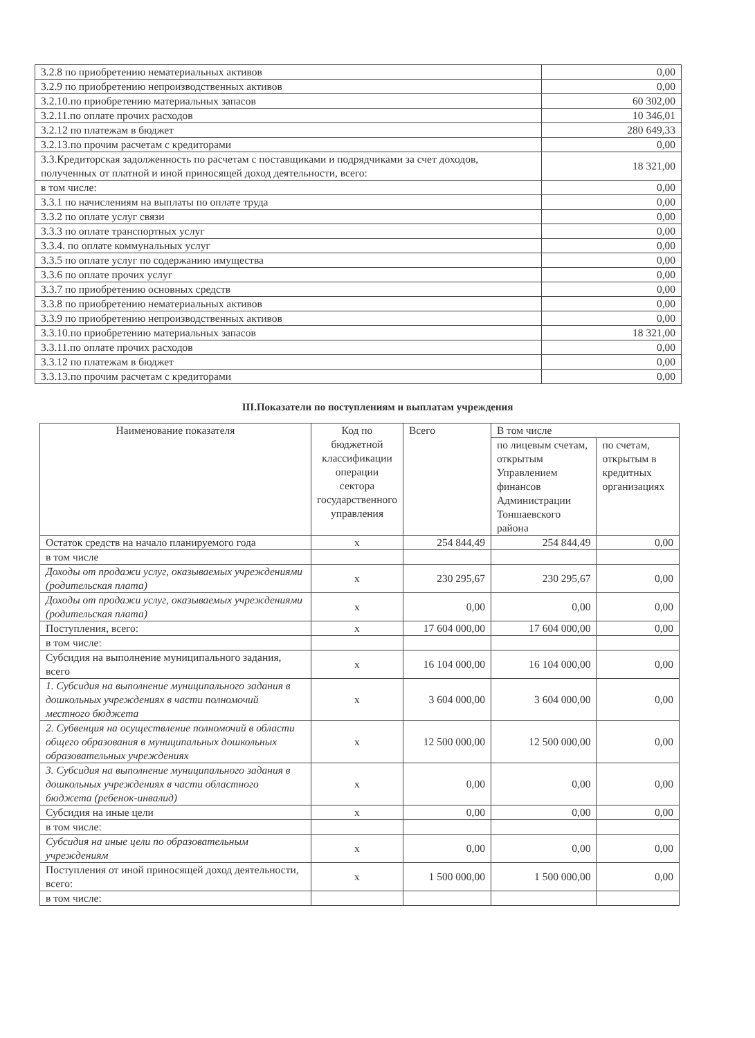| 3.2.8 по приобретению нематериальных активов | 0,00 |
| 3.2.9 по приобретению непроизводственных активов | 0,00 |
| 3.2.10.по приобретению материальных запасов | 60 302,00 |
| 3.2.11.по оплате прочих расходов | 10 346,01 |
| 3.2.12 по платежам в бюджет | 280 649,33 |
| 3.2.13.по прочим расчетам с кредиторами | 0,00 |
| 3.3.Кредиторская задолженность по расчетам с поставщиками и подрядчиками за счет доходов, полученных от платной и иной приносящей доход деятельности, всего: | 18 321,00 |
| в том числе: | 0,00 |
| 3.3.1 по начислениям на выплаты по оплате труда | 0,00 |
| 3.3.2 по оплате услуг связи | 0,00 |
| 3.3.3 по оплате транспортных услуг | 0,00 |
| 3.3.4. по оплате коммунальных услуг | 0,00 |
| 3.3.5 по оплате услуг по содержанию имущества | 0,00 |
| 3.3.6 по оплате прочих услуг | 0,00 |
| 3.3.7 по приобретению основных средств | 0,00 |
| 3.3.8 по приобретению нематериальных активов | 0,00 |
| 3.3.9 по приобретению непроизводственных активов | 0,00 |
| 3.3.10.по приобретению материальных запасов | 18 321,00 |
| 3.3.11.по оплате прочих расходов | 0,00 |
| 3.3.12 по платежам в бюджет | 0,00 |
| 3.3.13.по прочим расчетам с кредиторами | 0,00 |
III.Показатели по поступлениям и выплатам учреждения
| Наименование показателя | Код по бюджетной классификации операции сектора государственного управления | Всего | В том числе | |
| --- | --- | --- | --- | --- |
| | | | по лицевым счетам, открытым Управлением финансов Администрации Тоншаевского района | по счетам, открытым в кредитных организациях |
| Остаток средств на начало планируемого года | x | 254 844,49 | 254 844,49 | 0,00 |
| в том числе | | | | |
| Доходы от продажи услуг, оказываемых учреждениями (родительская плата) | x | 230 295,67 | 230 295,67 | 0,00 |
| Доходы от продажи услуг, оказываемых учреждениями (родительская плата) | x | 0,00 | 0,00 | 0,00 |
| Поступления, всего: | x | 17 604 000,00 | 17 604 000,00 | 0,00 |
| в том числе: | | | | |
| Субсидия на выполнение муниципального задания, всего | x | 16 104 000,00 | 16 104 000,00 | 0,00 |
| 1. Субсидия на выполнение муниципального задания в дошкольных учреждениях в части полномочий местного бюджета | x | 3 604 000,00 | 3 604 000,00 | 0,00 |
| 2. Субвенция на осуществление полномочий в области общего образования в муниципальных дошкольных образовательных учреждениях | x | 12 500 000,00 | 12 500 000,00 | 0,00 |
| 3. Субсидия на выполнение муниципального задания в дошкольных учреждениях в части областного бюджета (ребенок-инвалид) | x | 0,00 | 0,00 | 0,00 |
| Субсидия на иные цели | x | 0,00 | 0,00 | 0,00 |
| в том числе: | | | | |
| Субсидия на иные цели по образовательным учреждениям | x | 0,00 | 0,00 | 0,00 |
| Поступления от иной приносящей доход деятельности, всего: | x | 1 500 000,00 | 1 500 000,00 | 0,00 |
| в том числе: | | | | |